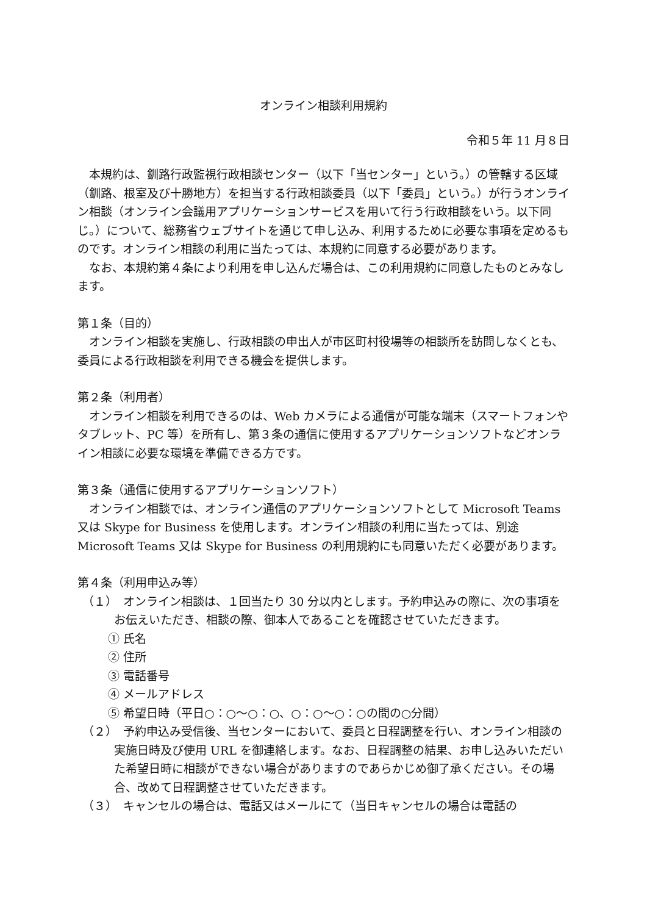オンライン相談利用規約
令和５年 11 月８日
本規約は、釧路行政監視行政相談センター（以下「当センター」という。）の管轄する区域（釧路、根室及び十勝地方）を担当する行政相談委員（以下「委員」という。）が行うオンライン相談（オンライン会議用アプリケーションサービスを用いて行う行政相談をいう。以下同じ。）について、総務省ウェブサイトを通じて申し込み、利用するために必要な事項を定めるものです。オンライン相談の利用に当たっては、本規約に同意する必要があります。
なお、本規約第４条により利用を申し込んだ場合は、この利用規約に同意したものとみなします。
第１条（目的）
オンライン相談を実施し、行政相談の申出人が市区町村役場等の相談所を訪問しなくとも、委員による行政相談を利用できる機会を提供します。
第２条（利用者）
オンライン相談を利用できるのは、Web カメラによる通信が可能な端末（スマートフォンやタブレット、PC 等）を所有し、第３条の通信に使用するアプリケーションソフトなどオンライン相談に必要な環境を準備できる方です。
第３条（通信に使用するアプリケーションソフト）
オンライン相談では、オンライン通信のアプリケーションソフトとして Microsoft Teams 又は Skype for Business を使用します。オンライン相談の利用に当たっては、別途 Microsoft Teams 又は Skype for Business の利用規約にも同意いただく必要があります。
第４条（利用申込み等）
（１）　オンライン相談は、１回当たり 30 分以内とします。予約申込みの際に、次の事項をお伝えいただき、相談の際、御本人であることを確認させていただきます。
① 氏名
② 住所
③ 電話番号
④ メールアドレス
⑤ 希望日時（平日○：○～○：○、○：○～○：○の間の○分間）
（２）　予約申込み受信後、当センターにおいて、委員と日程調整を行い、オンライン相談の実施日時及び使用 URL を御連絡します。なお、日程調整の結果、お申し込みいただいた希望日時に相談ができない場合がありますのであらかじめ御了承ください。その場合、改めて日程調整させていただきます。
（３）　キャンセルの場合は、電話又はメールにて（当日キャンセルの場合は電話の